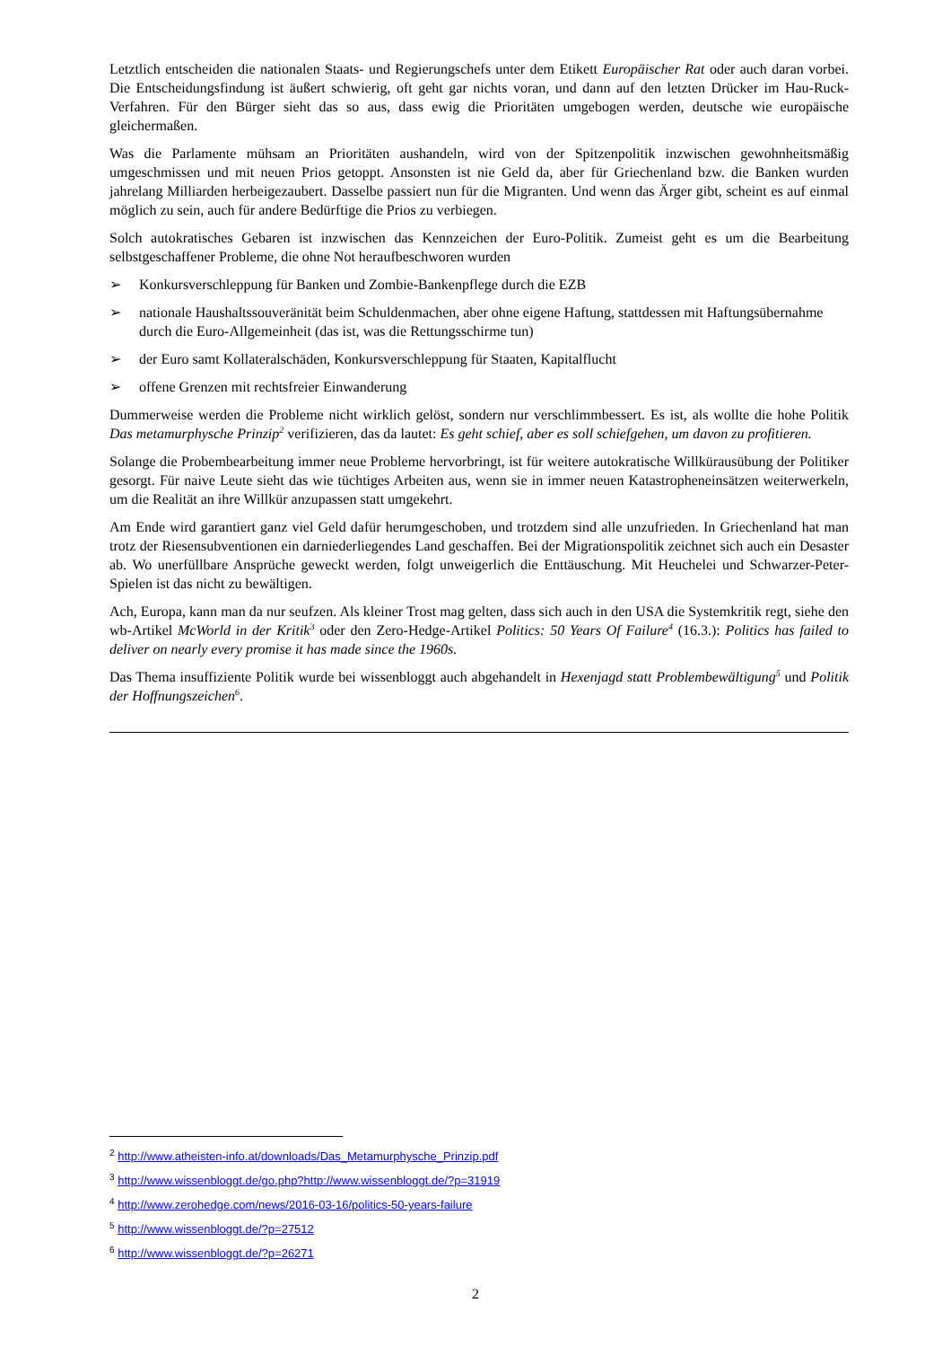Letztlich entscheiden die nationalen Staats- und Regierungschefs unter dem Etikett Europäischer Rat oder auch daran vorbei. Die Entscheidungsfindung ist äußert schwierig, oft geht gar nichts voran, und dann auf den letzten Drücker im Hau-Ruck-Verfahren. Für den Bürger sieht das so aus, dass ewig die Prioritäten umgebogen werden, deutsche wie europäische gleichermaßen.
Was die Parlamente mühsam an Prioritäten aushandeln, wird von der Spitzenpolitik inzwischen gewohnheitsmäßig umgeschmissen und mit neuen Prios getoppt. Ansonsten ist nie Geld da, aber für Griechenland bzw. die Banken wurden jahrelang Milliarden herbeigezaubert. Dasselbe passiert nun für die Migranten. Und wenn das Ärger gibt, scheint es auf einmal möglich zu sein, auch für andere Bedürftige die Prios zu verbiegen.
Solch autokratisches Gebaren ist inzwischen das Kennzeichen der Euro-Politik. Zumeist geht es um die Bearbeitung selbstgeschaffener Probleme, die ohne Not heraufbeschworen wurden
➢ Konkursverschleppung für Banken und Zombie-Bankenpflege durch die EZB
➢ nationale Haushaltssouveränität beim Schuldenmachen, aber ohne eigene Haftung, stattdessen mit Haftungsübernahme durch die Euro-Allgemeinheit (das ist, was die Rettungsschirme tun)
➢ der Euro samt Kollateralschäden, Konkursverschleppung für Staaten, Kapitalflucht
➢ offene Grenzen mit rechtsfreier Einwanderung
Dummerweise werden die Probleme nicht wirklich gelöst, sondern nur verschlimmbessert. Es ist, als wollte die hohe Politik Das metamurphysche Prinzip<sup>2</sup> verifizieren, das da lautet: Es geht schief, aber es soll schiefgehen, um davon zu profitieren.
Solange die Probembearbeitung immer neue Probleme hervorbringt, ist für weitere autokratische Willkürausübung der Politiker gesorgt. Für naive Leute sieht das wie tüchtiges Arbeiten aus, wenn sie in immer neuen Katastropheneinsätzen weiterwerkeln, um die Realität an ihre Willkür anzupassen statt umgekehrt.
Am Ende wird garantiert ganz viel Geld dafür herumgeschoben, und trotzdem sind alle unzufrieden. In Griechenland hat man trotz der Riesensubventionen ein darniederliegendes Land geschaffen. Bei der Migrationspolitik zeichnet sich auch ein Desaster ab. Wo unerfüllbare Ansprüche geweckt werden, folgt unweigerlich die Enttäuschung. Mit Heuchelei und Schwarzer-Peter-Spielen ist das nicht zu bewältigen.
Ach, Europa, kann man da nur seufzen. Als kleiner Trost mag gelten, dass sich auch in den USA die Systemkritik regt, siehe den wb-Artikel McWorld in der Kritik<sup>3</sup> oder den Zero-Hedge-Artikel Politics: 50 Years Of Failure<sup>4</sup> (16.3.): Politics has failed to deliver on nearly every promise it has made since the 1960s.
Das Thema insuffiziente Politik wurde bei wissenbloggt auch abgehandelt in Hexenjagd statt Problembewältigung<sup>5</sup> und Politik der Hoffnungszeichen<sup>6</sup>.
<sup>2</sup> http://www.atheisten-info.at/downloads/Das_Metamurphysche_Prinzip.pdf
<sup>3</sup> http://www.wissenbloggt.de/go.php?http://www.wissenbloggt.de/?p=31919
<sup>4</sup> http://www.zerohedge.com/news/2016-03-16/politics-50-years-failure
<sup>5</sup> http://www.wissenbloggt.de/?p=27512
<sup>6</sup> http://www.wissenbloggt.de/?p=26271
2